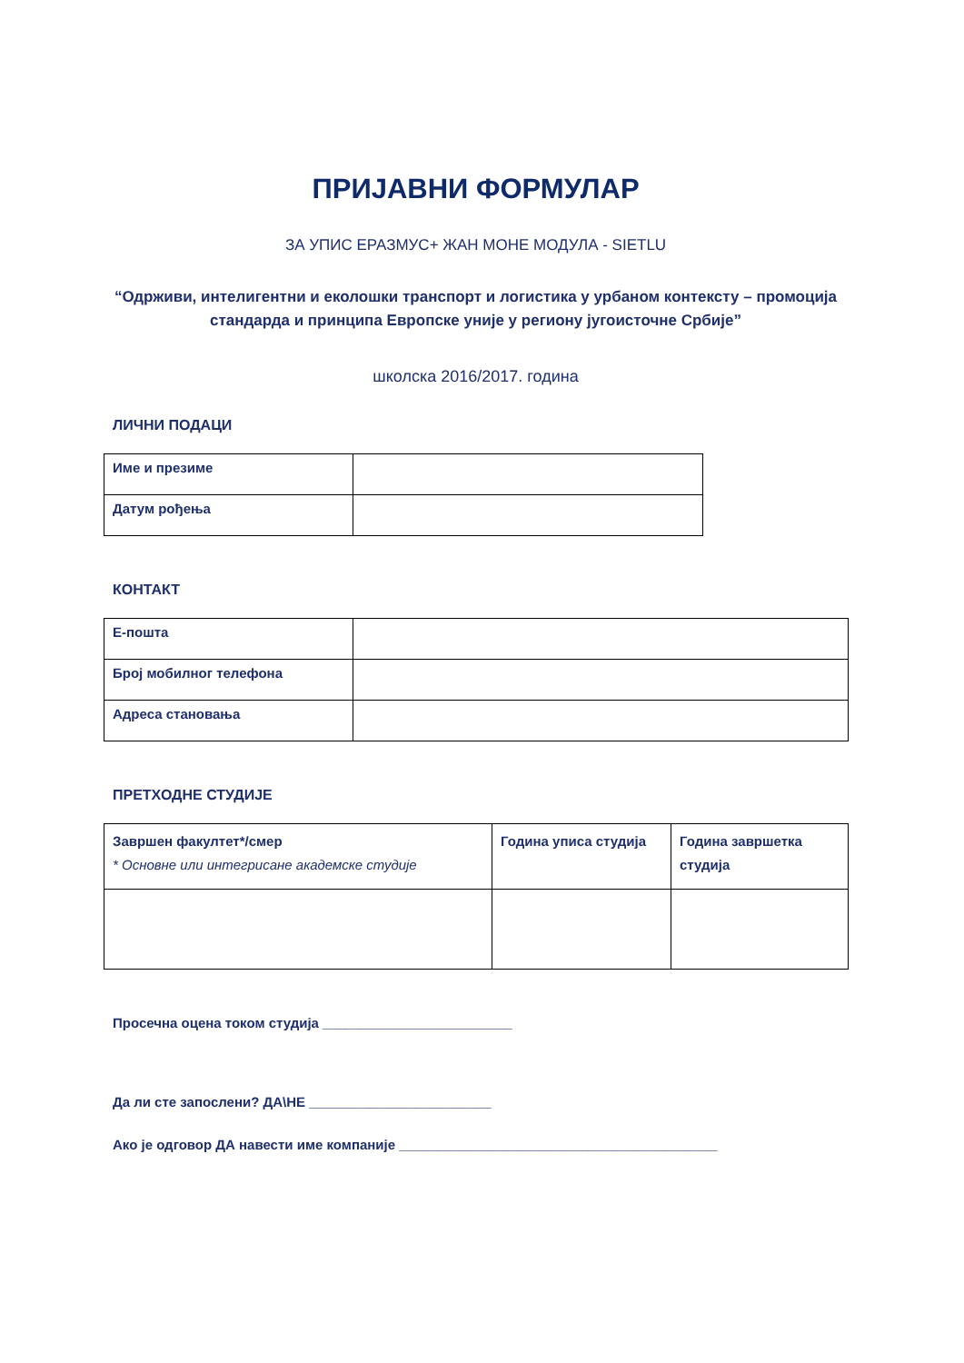ПРИЈАВНИ ФОРМУЛАР
ЗА УПИС ЕРАЗМУС+ ЖАН МОНЕ МОДУЛА - SIETLU
“Одрживи, интелигентни и еколошки транспорт и логистика у урбаном контексту – промоција стандарда и принципа Европске уније у региону југоисточне Србије”
школска 2016/2017. година
ЛИЧНИ ПОДАЦИ
| Име и презиме | |
| Датум рођења | |
КОНТАКТ
| Е-пошта | |
| Број мобилног телефона | |
| Адреса становања | |
ПРЕТХОДНЕ СТУДИЈЕ
| Завршен факултет*/смер * Основне или интегрисане академске студије | Година уписа студија | Година завршетка студија |
Просечна оцена током студија _________________________
Да ли сте запослени? ДА\НЕ ________________________
Ако је одговор ДА навести име компаније __________________________________________